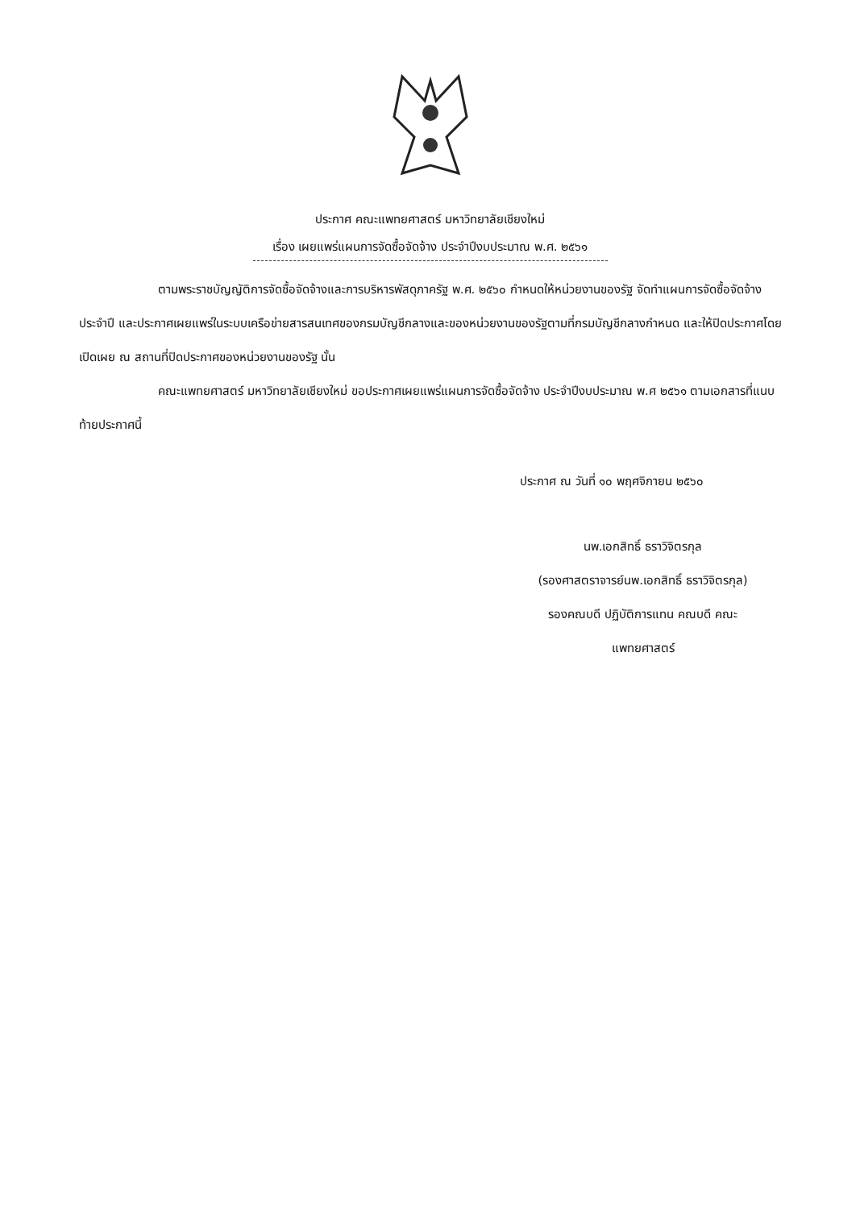ประกาศ คณะแพทยศาสตร์ มหาวิทยาลัยเชียงใหม่
เรื่อง เผยแพร่แผนการจัดซื้อจัดจ้าง ประจำปีงบประมาณ พ.ศ. ๒๕๖๑
ตามพระราชบัญญัติการจัดซื้อจัดจ้างและการบริหารพัสดุภาครัฐ พ.ศ. ๒๕๖๐ กำหนดให้หน่วยงานของรัฐ จัดทำแผนการจัดซื้อจัดจ้างประจำปี และประกาศเผยแพร่ในระบบเครือข่ายสารสนเทศของกรมบัญชีกลางและของหน่วยงานของรัฐตามที่กรมบัญชีกลางกำหนด และให้ปิดประกาศโดยเปิดเผย ณ สถานที่ปิดประกาศของหน่วยงานของรัฐ นั้น
คณะแพทยศาสตร์ มหาวิทยาลัยเชียงใหม่ ขอประกาศเผยแพร่แผนการจัดซื้อจัดจ้าง ประจำปีงบประมาณ พ.ศ ๒๕๖๑ ตามเอกสารที่แนบท้ายประกาศนี้
ประกาศ ณ วันที่ ๑๐ พฤศจิกายน ๒๕๖๐
นพ.เอกสิทธิ์ ธราวิจิตรกุล
(รองศาสตราจารย์นพ.เอกสิทธิ์ ธราวิจิตรกุล)
รองคณบดี ปฏิบัติการแทน คณบดี คณะ
แพทยศาสตร์